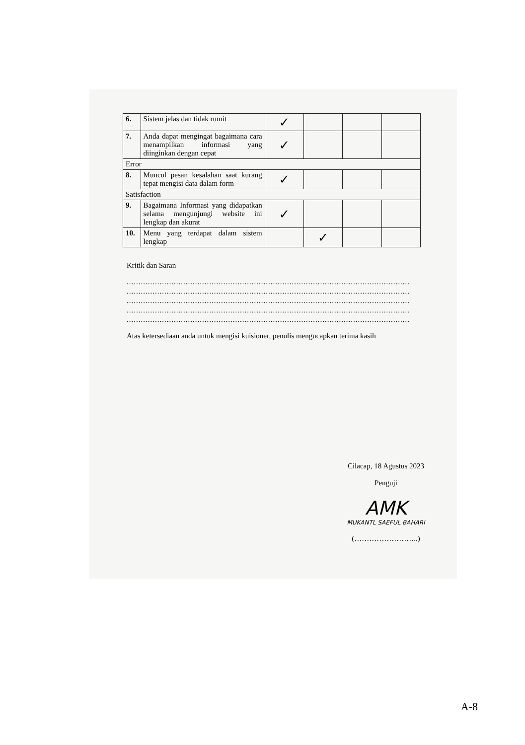| 6. | Sistem jelas dan tidak rumit | ✓ | | | |
| 7. | Anda dapat mengingat bagaimana cara menampilkan informasi yang diinginkan dengan cepat | ✓ | | | |
| Error | | | | | |
| 8. | Muncul pesan kesalahan saat kurang tepat mengisi data dalam form | ✓ | | | |
| Satisfaction | | | | | |
| 9. | Bagaimana Informasi yang didapatkan selama mengunjungi website ini lengkap dan akurat | ✓ | | | |
| 10. | Menu yang terdapat dalam sistem lengkap | | ✓ | | |
Kritik dan Saran
........................................................................................................................
........................................................................................................................
........................................................................................................................
........................................................................................................................
........................................................................................................................
Atas ketersediaan anda untuk mengisi kuisioner, penulis mengucapkan terima kasih
Cilacap, 18 Agustus 2023
Penguji
AMK
MUKANTL SAEFUL BAHARI
(……………………..)
A-8